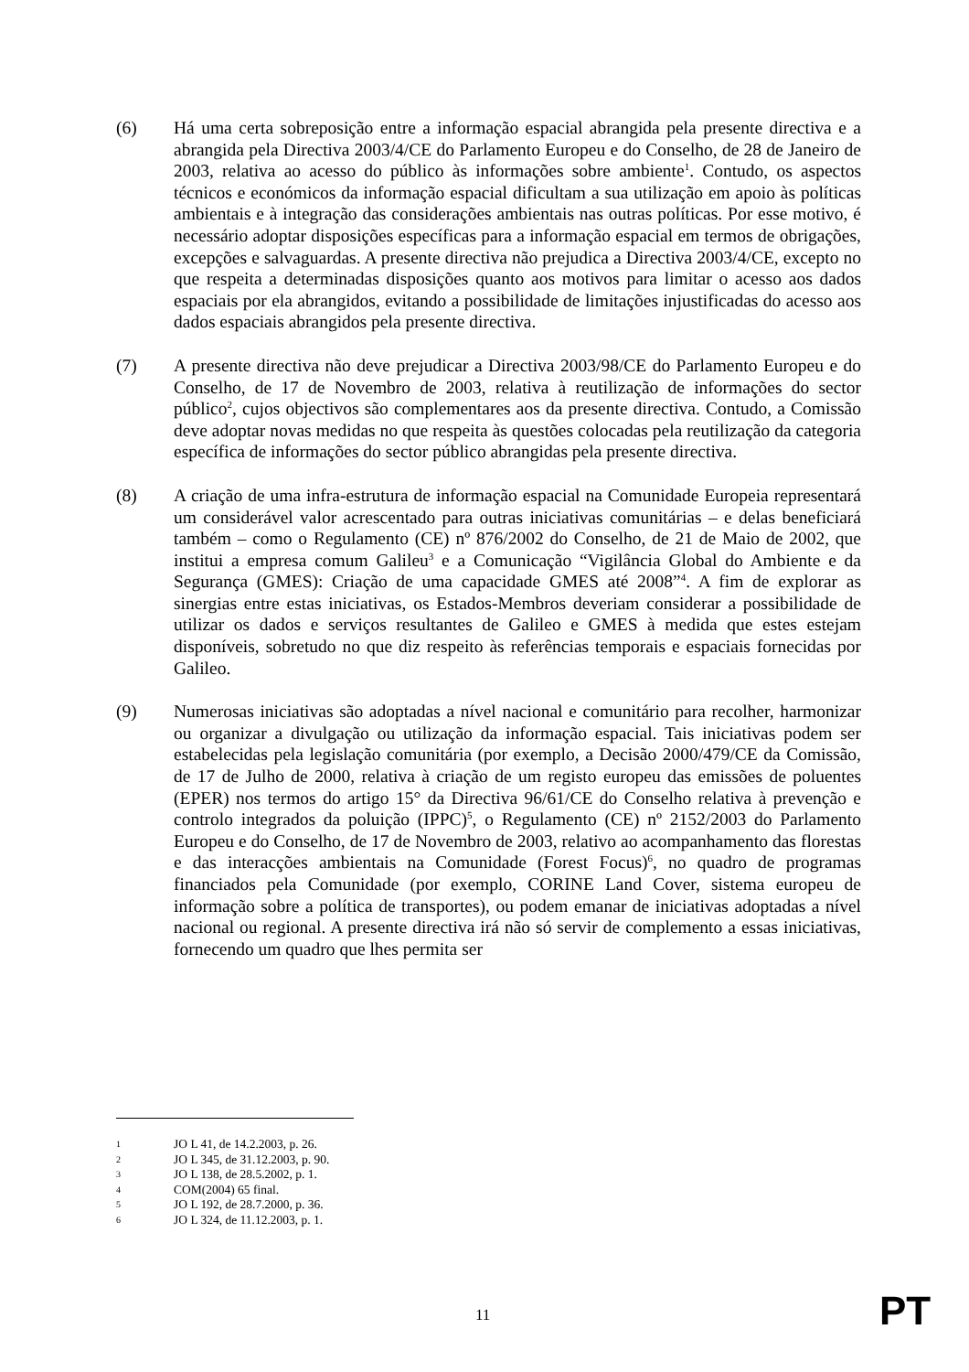(6) Há uma certa sobreposição entre a informação espacial abrangida pela presente directiva e a abrangida pela Directiva 2003/4/CE do Parlamento Europeu e do Conselho, de 28 de Janeiro de 2003, relativa ao acesso do público às informações sobre ambiente<sup>1</sup>. Contudo, os aspectos técnicos e económicos da informação espacial dificultam a sua utilização em apoio às políticas ambientais e à integração das considerações ambientais nas outras políticas. Por esse motivo, é necessário adoptar disposições específicas para a informação espacial em termos de obrigações, excepções e salvaguardas. A presente directiva não prejudica a Directiva 2003/4/CE, excepto no que respeita a determinadas disposições quanto aos motivos para limitar o acesso aos dados espaciais por ela abrangidos, evitando a possibilidade de limitações injustificadas do acesso aos dados espaciais abrangidos pela presente directiva.
(7) A presente directiva não deve prejudicar a Directiva 2003/98/CE do Parlamento Europeu e do Conselho, de 17 de Novembro de 2003, relativa à reutilização de informações do sector público<sup>2</sup>, cujos objectivos são complementares aos da presente directiva. Contudo, a Comissão deve adoptar novas medidas no que respeita às questões colocadas pela reutilização da categoria específica de informações do sector público abrangidas pela presente directiva.
(8) A criação de uma infra-estrutura de informação espacial na Comunidade Europeia representará um considerável valor acrescentado para outras iniciativas comunitárias – e delas beneficiará também – como o Regulamento (CE) nº 876/2002 do Conselho, de 21 de Maio de 2002, que institui a empresa comum Galileu<sup>3</sup> e a Comunicação “Vigilância Global do Ambiente e da Segurança (GMES): Criação de uma capacidade GMES até 2008”<sup>4</sup>. A fim de explorar as sinergias entre estas iniciativas, os Estados-Membros deveriam considerar a possibilidade de utilizar os dados e serviços resultantes de Galileo e GMES à medida que estes estejam disponíveis, sobretudo no que diz respeito às referências temporais e espaciais fornecidas por Galileo.
(9) Numerosas iniciativas são adoptadas a nível nacional e comunitário para recolher, harmonizar ou organizar a divulgação ou utilização da informação espacial. Tais iniciativas podem ser estabelecidas pela legislação comunitária (por exemplo, a Decisão 2000/479/CE da Comissão, de 17 de Julho de 2000, relativa à criação de um registo europeu das emissões de poluentes (EPER) nos termos do artigo 15° da Directiva 96/61/CE do Conselho relativa à prevenção e controlo integrados da poluição (IPPC)<sup>5</sup>, o Regulamento (CE) nº 2152/2003 do Parlamento Europeu e do Conselho, de 17 de Novembro de 2003, relativo ao acompanhamento das florestas e das interacções ambientais na Comunidade (Forest Focus)<sup>6</sup>, no quadro de programas financiados pela Comunidade (por exemplo, CORINE Land Cover, sistema europeu de informação sobre a política de transportes), ou podem emanar de iniciativas adoptadas a nível nacional ou regional. A presente directiva irá não só servir de complemento a essas iniciativas, fornecendo um quadro que lhes permita ser
1 JO L 41, de 14.2.2003, p. 26.
2 JO L 345, de 31.12.2003, p. 90.
3 JO L 138, de 28.5.2002, p. 1.
4 COM(2004) 65 final.
5 JO L 192, de 28.7.2000, p. 36.
6 JO L 324, de 11.12.2003, p. 1.
11 PT